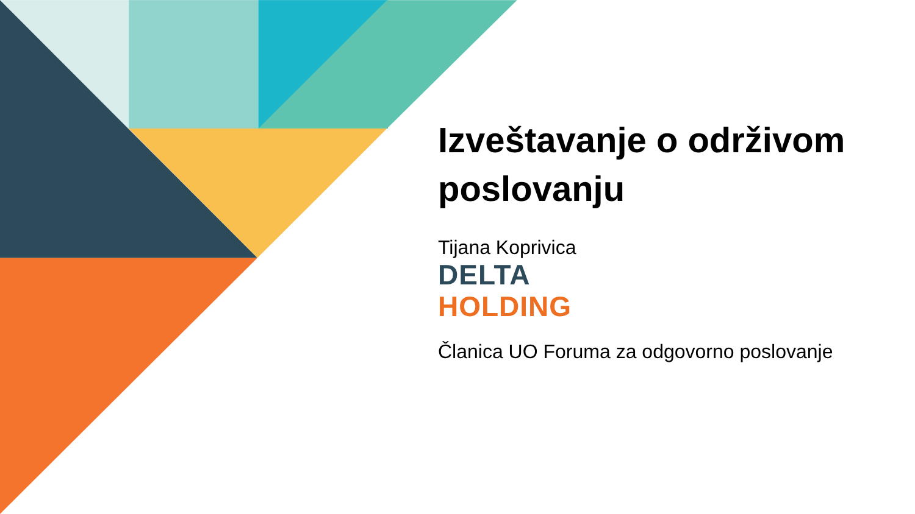Izveštavanje o održivom poslovanju
Tijana Koprivica
DELTA
HOLDING
Članica UO Foruma za odgovorno poslovanje